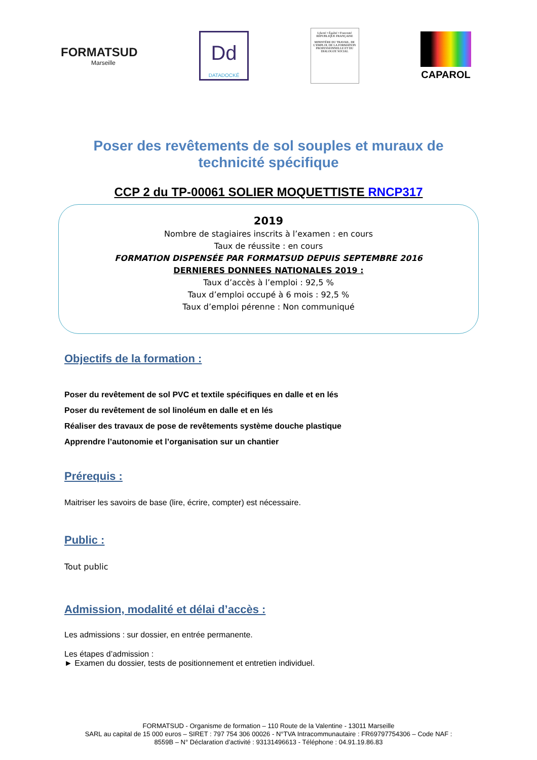FORMATSUD
Marseille
Dd
DATADOCKÉ
Liberté • Égalité • Fraternité
RÉPUBLIQUE FRANÇAISE
MINISTÈRE DU TRAVAIL, DE L'EMPLOI, DE LA FORMATION PROFESSIONNELLE ET DU DIALOGUE SOCIAL
CAPAROL
Poser des revêtements de sol souples et muraux de technicité spécifique
CCP 2 du TP-00061 SOLIER MOQUETTISTE RNCP317
2019
Nombre de stagiaires inscrits à l’examen : en cours
Taux de réussite : en cours
FORMATION DISPENSÉE PAR FORMATSUD DEPUIS SEPTEMBRE 2016
DERNIERES DONNEES NATIONALES 2019 :
Taux d’accès à l’emploi : 92,5 %
Taux d’emploi occupé à 6 mois : 92,5 %
Taux d’emploi pérenne : Non communiqué
Objectifs de la formation :
Poser du revêtement de sol PVC et textile spécifiques en dalle et en lés
Poser du revêtement de sol linoléum en dalle et en lés
Réaliser des travaux de pose de revêtements système douche plastique
Apprendre l’autonomie et l’organisation sur un chantier
Prérequis :
Maitriser les savoirs de base (lire, écrire, compter) est nécessaire.
Public :
Tout public
Admission, modalité et délai d’accès :
Les admissions : sur dossier, en entrée permanente.
Les étapes d’admission :
► Examen du dossier, tests de positionnement et entretien individuel.
FORMATSUD - Organisme de formation – 110 Route de la Valentine - 13011 Marseille
SARL au capital de 15 000 euros – SIRET : 797 754 306 00026 - N°TVA Intracommunautaire : FR69797754306 – Code NAF :
8559B – N° Déclaration d’activité : 93131496613 - Téléphone : 04.91.19.86.83